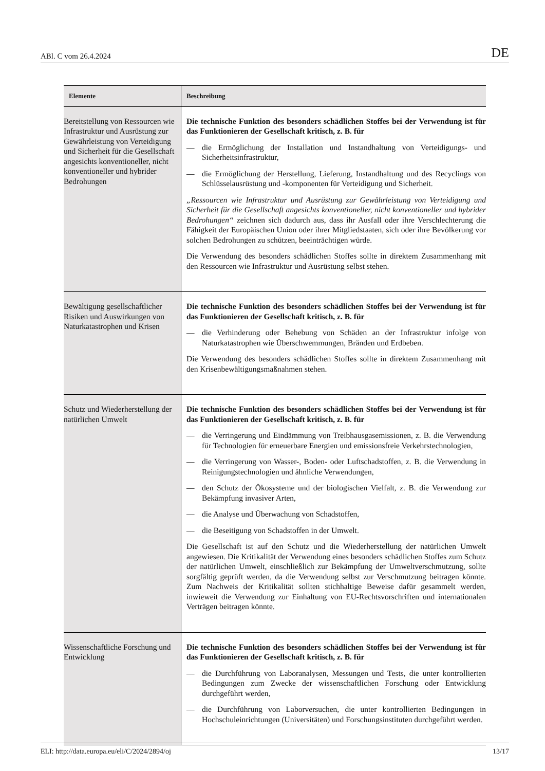ABl. C vom 26.4.2024 DE
| Elemente | Beschreibung |
| --- | --- |
| Bereitstellung von Ressourcen wie Infrastruktur und Ausrüstung zur Gewährleistung von Verteidigung und Sicherheit für die Gesellschaft angesichts konventioneller, nicht konventioneller und hybrider Bedrohungen | Die technische Funktion des besonders schädlichen Stoffes bei der Verwendung ist für das Funktionieren der Gesellschaft kritisch, z. B. für — die Ermöglichung der Installation und Instandhaltung von Verteidigungs- und Sicherheitsinfrastruktur, — die Ermöglichung der Herstellung, Lieferung, Instandhaltung und des Recyclings von Schlüsselausrüstung und -komponenten für Verteidigung und Sicherheit. „Ressourcen wie Infrastruktur und Ausrüstung zur Gewährleistung von Verteidigung und Sicherheit für die Gesellschaft angesichts konventioneller, nicht konventioneller und hybrider Bedrohungen“ zeichnen sich dadurch aus, dass ihr Ausfall oder ihre Verschlechterung die Fähigkeit der Europäischen Union oder ihrer Mitgliedstaaten, sich oder ihre Bevölkerung vor solchen Bedrohungen zu schützen, beeinträchtigen würde. Die Verwendung des besonders schädlichen Stoffes sollte in direktem Zusammenhang mit den Ressourcen wie Infrastruktur und Ausrüstung selbst stehen. |
| Bewältigung gesellschaftlicher Risiken und Auswirkungen von Naturkatastrophen und Krisen | Die technische Funktion des besonders schädlichen Stoffes bei der Verwendung ist für das Funktionieren der Gesellschaft kritisch, z. B. für — die Verhinderung oder Behebung von Schäden an der Infrastruktur infolge von Naturkatastrophen wie Überschwemmungen, Bränden und Erdbeben. Die Verwendung des besonders schädlichen Stoffes sollte in direktem Zusammenhang mit den Krisenbewältigungsmaßnahmen stehen. |
| Schutz und Wiederherstellung der natürlichen Umwelt | Die technische Funktion des besonders schädlichen Stoffes bei der Verwendung ist für das Funktionieren der Gesellschaft kritisch, z. B. für — die Verringerung und Eindämmung von Treibhausgasemissionen, z. B. die Verwendung für Technologien für erneuerbare Energien und emissionsfreie Verkehrstechnologien, — die Verringerung von Wasser-, Boden- oder Luftschadstoffen, z. B. die Verwendung in Reinigungstechnologien und ähnliche Verwendungen, — den Schutz der Ökosysteme und der biologischen Vielfalt, z. B. die Verwendung zur Bekämpfung invasiver Arten, — die Analyse und Überwachung von Schadstoffen, — die Beseitigung von Schadstoffen in der Umwelt. Die Gesellschaft ist auf den Schutz und die Wiederherstellung der natürlichen Umwelt angewiesen. Die Kritikalität der Verwendung eines besonders schädlichen Stoffes zum Schutz der natürlichen Umwelt, einschließlich zur Bekämpfung der Umweltverschmutzung, sollte sorgfältig geprüft werden, da die Verwendung selbst zur Verschmutzung beitragen könnte. Zum Nachweis der Kritikalität sollten stichhaltige Beweise dafür gesammelt werden, inwieweit die Verwendung zur Einhaltung von EU-Rechtsvorschriften und internationalen Verträgen beitragen könnte. |
| Wissenschaftliche Forschung und Entwicklung | Die technische Funktion des besonders schädlichen Stoffes bei der Verwendung ist für das Funktionieren der Gesellschaft kritisch, z. B. für — die Durchführung von Laboranalysen, Messungen und Tests, die unter kontrollierten Bedingungen zum Zwecke der wissenschaftlichen Forschung oder Entwicklung durchgeführt werden, — die Durchführung von Laborversuchen, die unter kontrollierten Bedingungen in Hochschuleinrichtungen (Universitäten) und Forschungsinstituten durchgeführt werden. |
ELI: http://data.europa.eu/eli/C/2024/2894/oj 13/17